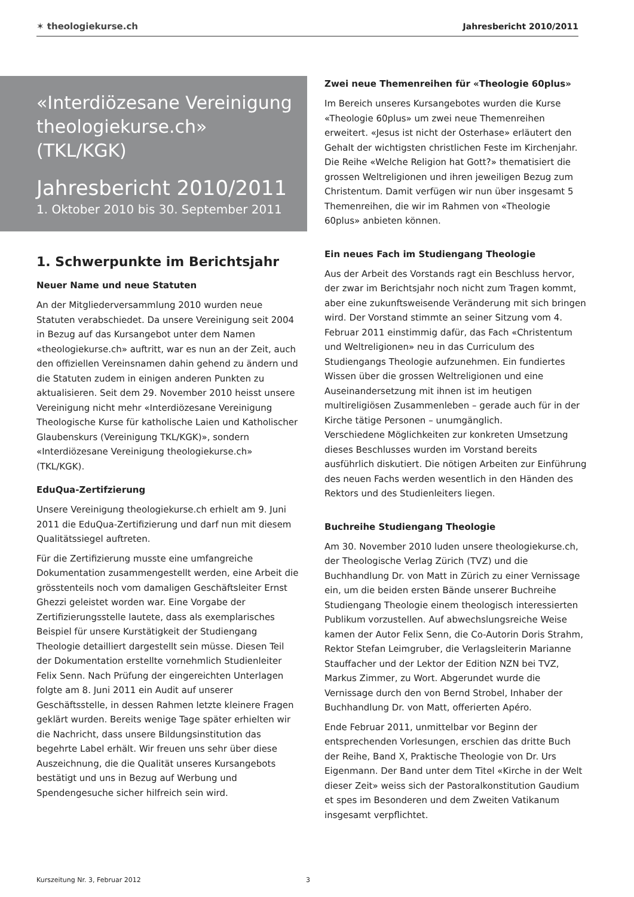✶ theologiekurse.ch Jahresbericht 2010/2011
«Interdiözesane Vereinigung theologiekurse.ch» (TKL/KGK)
Jahresbericht 2010/2011
1. Oktober 2010 bis 30. September 2011
1. Schwerpunkte im Berichtsjahr
Neuer Name und neue Statuten
An der Mitgliederversammlung 2010 wurden neue Statuten verabschiedet. Da unsere Vereinigung seit 2004 in Bezug auf das Kursangebot unter dem Namen «theologiekurse.ch» auftritt, war es nun an der Zeit, auch den offiziellen Vereinsnamen dahin gehend zu ändern und die Statuten zudem in einigen anderen Punkten zu aktualisieren. Seit dem 29. November 2010 heisst unsere Vereinigung nicht mehr «Interdiözesane Vereinigung Theologische Kurse für katholische Laien und Katholischer Glaubenskurs (Vereinigung TKL/KGK)», sondern «Interdiözesane Vereinigung theologiekurse.ch» (TKL/KGK).
EduQua-Zertifzierung
Unsere Vereinigung theologiekurse.ch erhielt am 9. Juni 2011 die EduQua-Zertifizierung und darf nun mit diesem Qualitätssiegel auftreten.
Für die Zertifizierung musste eine umfangreiche Dokumentation zusammengestellt werden, eine Arbeit die grösstenteils noch vom damaligen Geschäftsleiter Ernst Ghezzi geleistet worden war. Eine Vorgabe der Zertifizierungsstelle lautete, dass als exemplarisches Beispiel für unsere Kurstätigkeit der Studiengang Theologie detailliert dargestellt sein müsse. Diesen Teil der Dokumentation erstellte vornehmlich Studienleiter Felix Senn. Nach Prüfung der eingereichten Unterlagen folgte am 8. Juni 2011 ein Audit auf unserer Geschäftsstelle, in dessen Rahmen letzte kleinere Fragen geklärt wurden. Bereits wenige Tage später erhielten wir die Nachricht, dass unsere Bildungsinstitution das begehrte Label erhält. Wir freuen uns sehr über diese Auszeichnung, die die Qualität unseres Kursangebots bestätigt und uns in Bezug auf Werbung und Spendengesuche sicher hilfreich sein wird.
Zwei neue Themenreihen für «Theologie 60plus»
Im Bereich unseres Kursangebotes wurden die Kurse «Theologie 60plus» um zwei neue Themenreihen erweitert. «Jesus ist nicht der Osterhase» erläutert den Gehalt der wichtigsten christlichen Feste im Kirchenjahr. Die Reihe «Welche Religion hat Gott?» thematisiert die grossen Weltreligionen und ihren jeweiligen Bezug zum Christentum. Damit verfügen wir nun über insgesamt 5 Themenreihen, die wir im Rahmen von «Theologie 60plus» anbieten können.
Ein neues Fach im Studiengang Theologie
Aus der Arbeit des Vorstands ragt ein Beschluss hervor, der zwar im Berichtsjahr noch nicht zum Tragen kommt, aber eine zukunftsweisende Veränderung mit sich bringen wird. Der Vorstand stimmte an seiner Sitzung vom 4. Februar 2011 einstimmig dafür, das Fach «Christentum und Weltreligionen» neu in das Curriculum des Studiengangs Theologie aufzunehmen. Ein fundiertes Wissen über die grossen Weltreligionen und eine Auseinandersetzung mit ihnen ist im heutigen multireligiösen Zusammenleben – gerade auch für in der Kirche tätige Personen – unumgänglich.
Verschiedene Möglichkeiten zur konkreten Umsetzung dieses Beschlusses wurden im Vorstand bereits ausführlich diskutiert. Die nötigen Arbeiten zur Einführung des neuen Fachs werden wesentlich in den Händen des Rektors und des Studienleiters liegen.
Buchreihe Studiengang Theologie
Am 30. November 2010 luden unsere theologiekurse.ch, der Theologische Verlag Zürich (TVZ) und die Buchhandlung Dr. von Matt in Zürich zu einer Vernissage ein, um die beiden ersten Bände unserer Buchreihe Studiengang Theologie einem theologisch interessierten Publikum vorzustellen. Auf abwechslungsreiche Weise kamen der Autor Felix Senn, die Co-Autorin Doris Strahm, Rektor Stefan Leimgruber, die Verlagsleiterin Marianne Stauffacher und der Lektor der Edition NZN bei TVZ, Markus Zimmer, zu Wort. Abgerundet wurde die Vernissage durch den von Bernd Strobel, Inhaber der Buchhandlung Dr. von Matt, offerierten Apéro.
Ende Februar 2011, unmittelbar vor Beginn der entsprechenden Vorlesungen, erschien das dritte Buch der Reihe, Band X, Praktische Theologie von Dr. Urs Eigenmann. Der Band unter dem Titel «Kirche in der Welt dieser Zeit» weiss sich der Pastoralkonstitution Gaudium et spes im Besonderen und dem Zweiten Vatikanum insgesamt verpflichtet.
Kurszeitung Nr. 3, Februar 2012
3